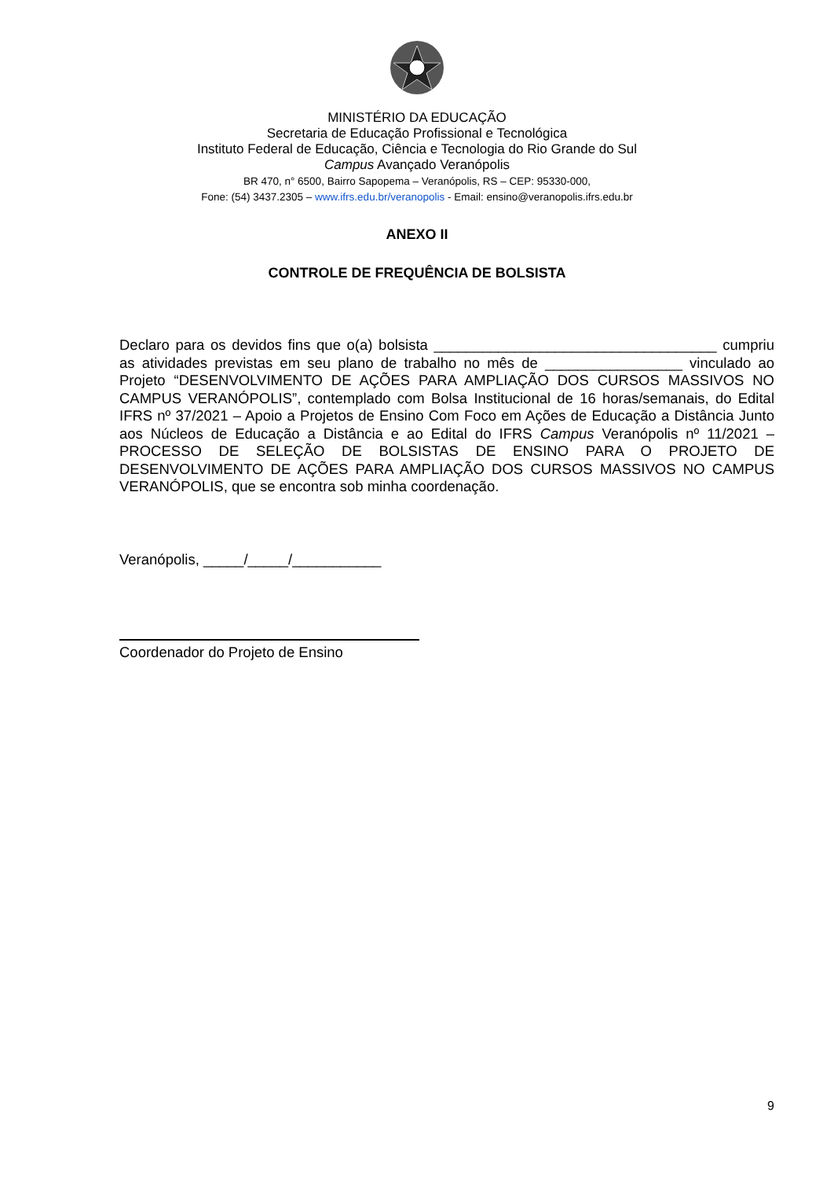MINISTÉRIO DA EDUCAÇÃO
Secretaria de Educação Profissional e Tecnológica
Instituto Federal de Educação, Ciência e Tecnologia do Rio Grande do Sul
Campus Avançado Veranópolis
BR 470, n° 6500, Bairro Sapopema – Veranópolis, RS – CEP: 95330-000,
Fone: (54) 3437.2305 – www.ifrs.edu.br/veranopolis - Email: ensino@veranopolis.ifrs.edu.br
ANEXO II
CONTROLE DE FREQUÊNCIA DE BOLSISTA
Declaro para os devidos fins que o(a) bolsista ___________________________________ cumpriu as atividades previstas em seu plano de trabalho no mês de _________________ vinculado ao Projeto “DESENVOLVIMENTO DE AÇÕES PARA AMPLIAÇÃO DOS CURSOS MASSIVOS NO CAMPUS VERANÓPOLIS”, contemplado com Bolsa Institucional de 16 horas/semanais, do Edital IFRS nº 37/2021 – Apoio a Projetos de Ensino Com Foco em Ações de Educação a Distância Junto aos Núcleos de Educação a Distância e ao Edital do IFRS Campus Veranópolis nº 11/2021 – PROCESSO DE SELEÇÃO DE BOLSISTAS DE ENSINO PARA O PROJETO DE DESENVOLVIMENTO DE AÇÕES PARA AMPLIAÇÃO DOS CURSOS MASSIVOS NO CAMPUS VERANÓPOLIS, que se encontra sob minha coordenação.
Veranópolis, _____/_____/___________
Coordenador do Projeto de Ensino
9